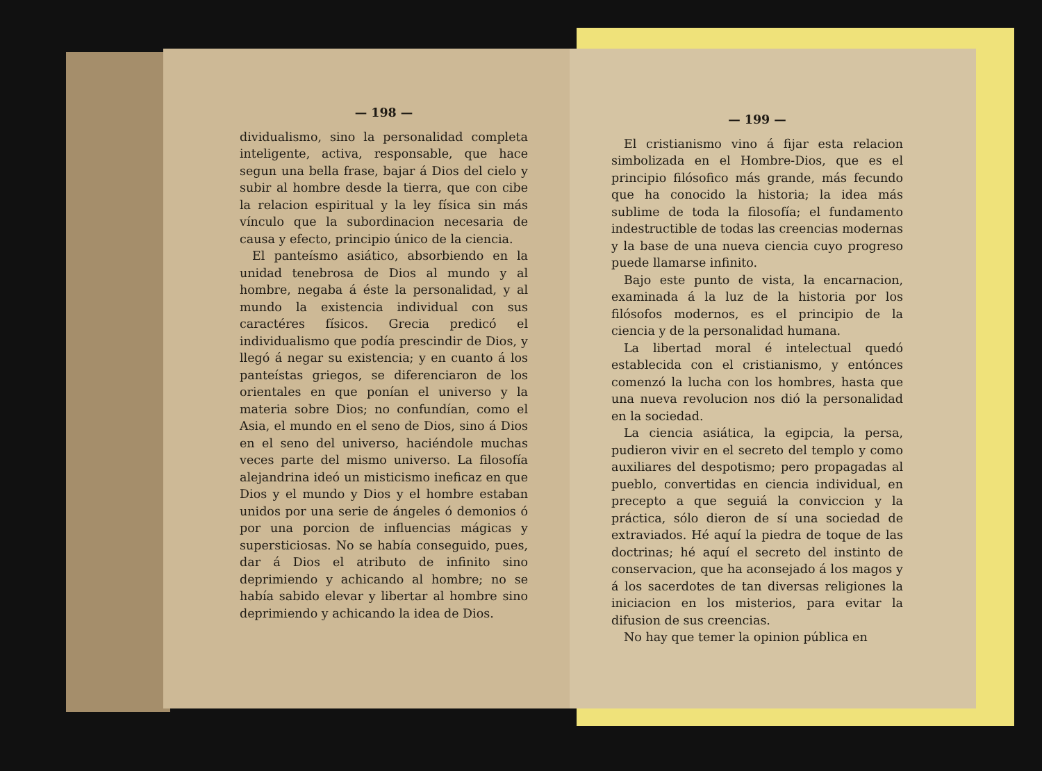— 198 —
dividualismo, sino la personalidad completa inteligente, activa, responsable, que hace segun una bella frase, bajar á Dios del cielo y subir al hombre desde la tierra, que con cibe la relacion espiritual y la ley física sin más vínculo que la subordinacion necesaria de causa y efecto, principio único de la ciencia.
El panteísmo asiático, absorbiendo en la unidad tenebrosa de Dios al mundo y al hombre, negaba á éste la personalidad, y al mundo la existencia individual con sus caractéres físicos. Grecia predicó el individualismo que podía prescindir de Dios, y llegó á negar su existencia; y en cuanto á los panteístas griegos, se diferenciaron de los orientales en que ponían el universo y la materia sobre Dios; no confundían, como el Asia, el mundo en el seno de Dios, sino á Dios en el seno del universo, haciéndole muchas veces parte del mismo universo. La filosofía alejandrina ideó un misticismo ineficaz en que Dios y el mundo y Dios y el hombre estaban unidos por una serie de ángeles ó demonios ó por una porcion de influencias mágicas y supersticiosas. No se había conseguido, pues, dar á Dios el atributo de infinito sino deprimiendo y achicando al hombre; no se había sabido elevar y libertar al hombre sino deprimiendo y achicando la idea de Dios.
— 199 —
El cristianismo vino á fijar esta relacion simbolizada en el Hombre-Dios, que es el principio filósofico más grande, más fecundo que ha conocido la historia; la idea más sublime de toda la filosofía; el fundamento indestructible de todas las creencias modernas y la base de una nueva ciencia cuyo progreso puede llamarse infinito.
Bajo este punto de vista, la encarnacion, examinada á la luz de la historia por los filósofos modernos, es el principio de la ciencia y de la personalidad humana.
La libertad moral é intelectual quedó establecida con el cristianismo, y entónces comenzó la lucha con los hombres, hasta que una nueva revolucion nos dió la personalidad en la sociedad.
La ciencia asiática, la egipcia, la persa, pudieron vivir en el secreto del templo y como auxiliares del despotismo; pero propagadas al pueblo, convertidas en ciencia individual, en precepto a que seguiá la conviccion y la práctica, sólo dieron de sí una sociedad de extraviados. Hé aquí la piedra de toque de las doctrinas; hé aquí el secreto del instinto de conservacion, que ha aconsejado á los magos y á los sacerdotes de tan diversas religiones la iniciacion en los misterios, para evitar la difusion de sus creencias.
No hay que temer la opinion pública en